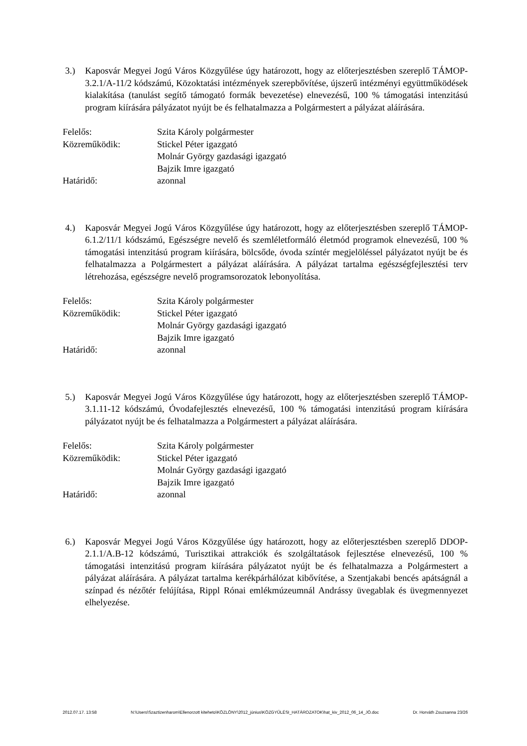3.) Kaposvár Megyei Jogú Város Közgyűlése úgy határozott, hogy az előterjesztésben szereplő TÁMOP-3.2.1/A-11/2 kódszámú, Közoktatási intézmények szerepbővítése, újszerű intézményi együttműködések kialakítása (tanulást segítő támogató formák bevezetése) elnevezésű, 100 % támogatási intenzitású program kiírására pályázatot nyújt be és felhatalmazza a Polgármestert a pályázat aláírására.
| Felelős: | Szita Károly polgármester |
| Közreműködik: | Stickel Péter igazgató Molnár György gazdasági igazgató Bajzik Imre igazgató |
| Határidő: | azonnal |
4.) Kaposvár Megyei Jogú Város Közgyűlése úgy határozott, hogy az előterjesztésben szereplő TÁMOP-6.1.2/11/1 kódszámú, Egészségre nevelő és szemléletformáló életmód programok elnevezésű, 100 % támogatási intenzitású program kiírására, bölcsőde, óvoda színtér megjelöléssel pályázatot nyújt be és felhatalmazza a Polgármestert a pályázat aláírására. A pályázat tartalma egészségfejlesztési terv létrehozása, egészségre nevelő programsorozatok lebonyolítása.
| Felelős: | Szita Károly polgármester |
| Közreműködik: | Stickel Péter igazgató Molnár György gazdasági igazgató Bajzik Imre igazgató |
| Határidő: | azonnal |
5.) Kaposvár Megyei Jogú Város Közgyűlése úgy határozott, hogy az előterjesztésben szereplő TÁMOP-3.1.11-12 kódszámú, Óvodafejlesztés elnevezésű, 100 % támogatási intenzitású program kiírására pályázatot nyújt be és felhatalmazza a Polgármestert a pályázat aláírására.
| Felelős: | Szita Károly polgármester |
| Közreműködik: | Stickel Péter igazgató Molnár György gazdasági igazgató Bajzik Imre igazgató |
| Határidő: | azonnal |
6.) Kaposvár Megyei Jogú Város Közgyűlése úgy határozott, hogy az előterjesztésben szereplő DDOP-2.1.1/A.B-12 kódszámú, Turisztikai attrakciók és szolgáltatások fejlesztése elnevezésű, 100 % támogatási intenzitású program kiírására pályázatot nyújt be és felhatalmazza a Polgármestert a pályázat aláírására. A pályázat tartalma kerékpárhálózat kibővítése, a Szentjakabi bencés apátságnál a színpad és nézőtér felújítása, Rippl Rónai emlékmúzeumnál Andrássy üvegablak és üvegmennyezet elhelyezése.
2012.07.17. 13:58 N:\Users\Szaztizenharom\Ellenorzott kiteheto\KÖZLÖNY\2012_június\KÖZGYŰLÉSI_HATÁROZATOK\hat_kiv_2012_06_14_JÓ.doc Dr. Horváth Zsuzsanna 23/26